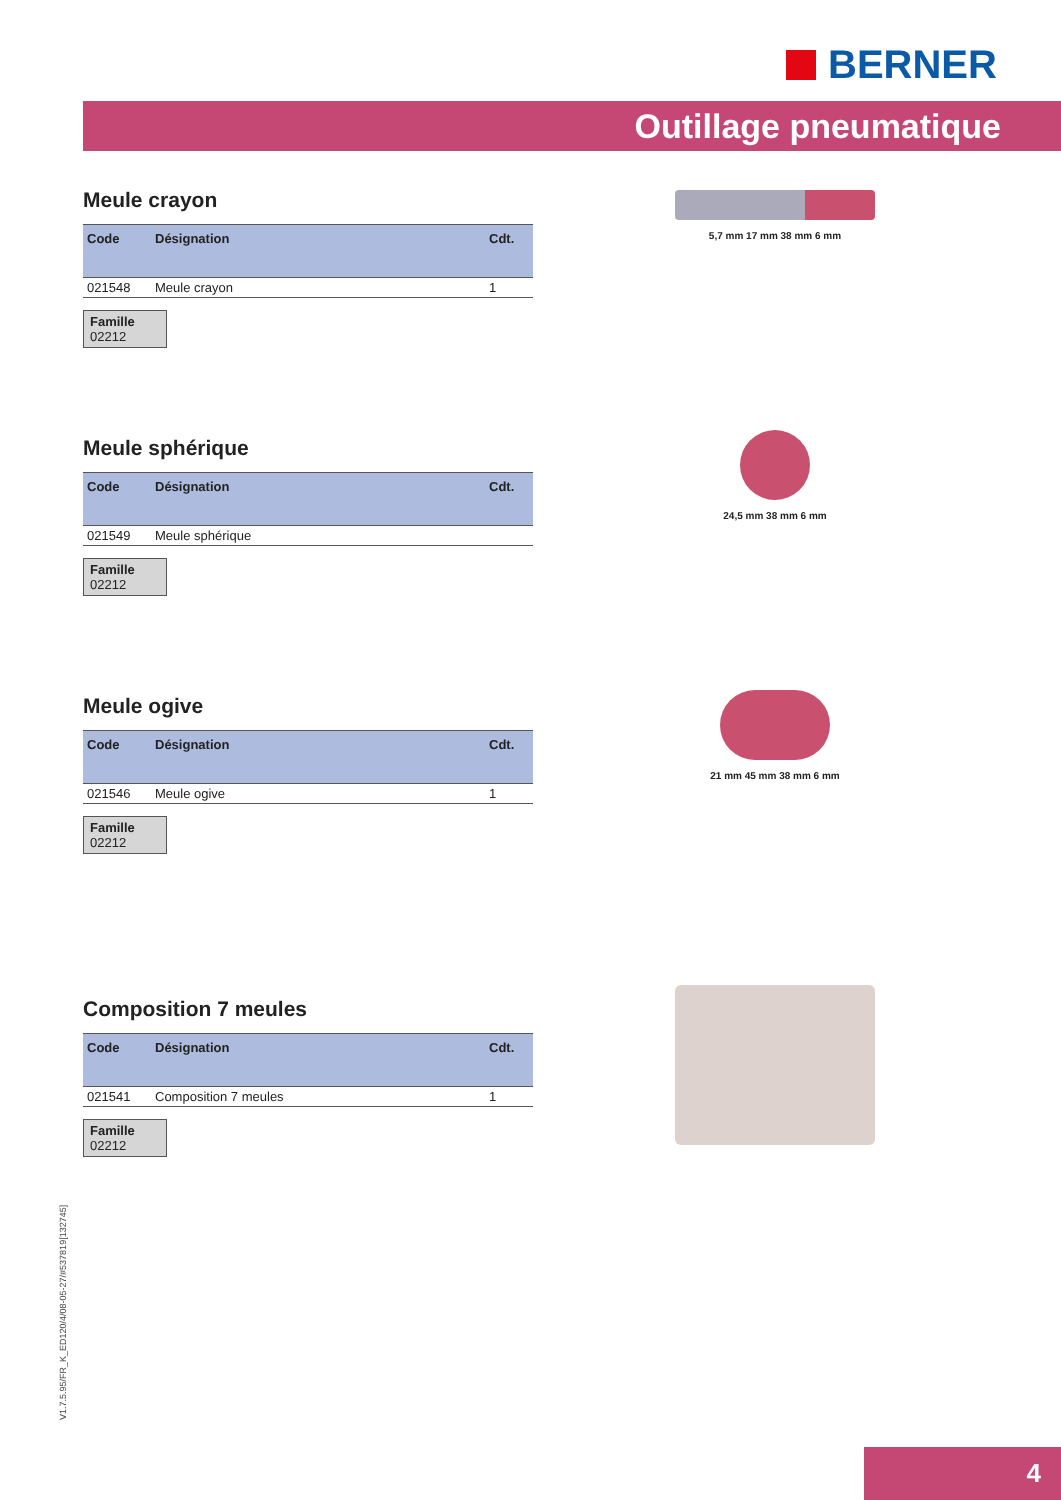BERNER
Outillage pneumatique
Meule crayon
| Code | Désignation | Cdt. |
| --- | --- | --- |
| 021548 | Meule crayon | 1 |
Famille
02212
Meule sphérique
| Code | Désignation | Cdt. |
| --- | --- | --- |
| 021549 | Meule sphérique | |
Famille
02212
Meule ogive
| Code | Désignation | Cdt. |
| --- | --- | --- |
| 021546 | Meule ogive | 1 |
Famille
02212
Composition 7 meules
| Code | Désignation | Cdt. |
| --- | --- | --- |
| 021541 | Composition 7 meules | 1 |
Famille
02212
5,7 mm 17 mm 38 mm 6 mm
24,5 mm 38 mm 6 mm
21 mm 45 mm 38 mm 6 mm
V1.7.5.95/FR_K_ED120/4/08-05-27/#537819[132745]
4